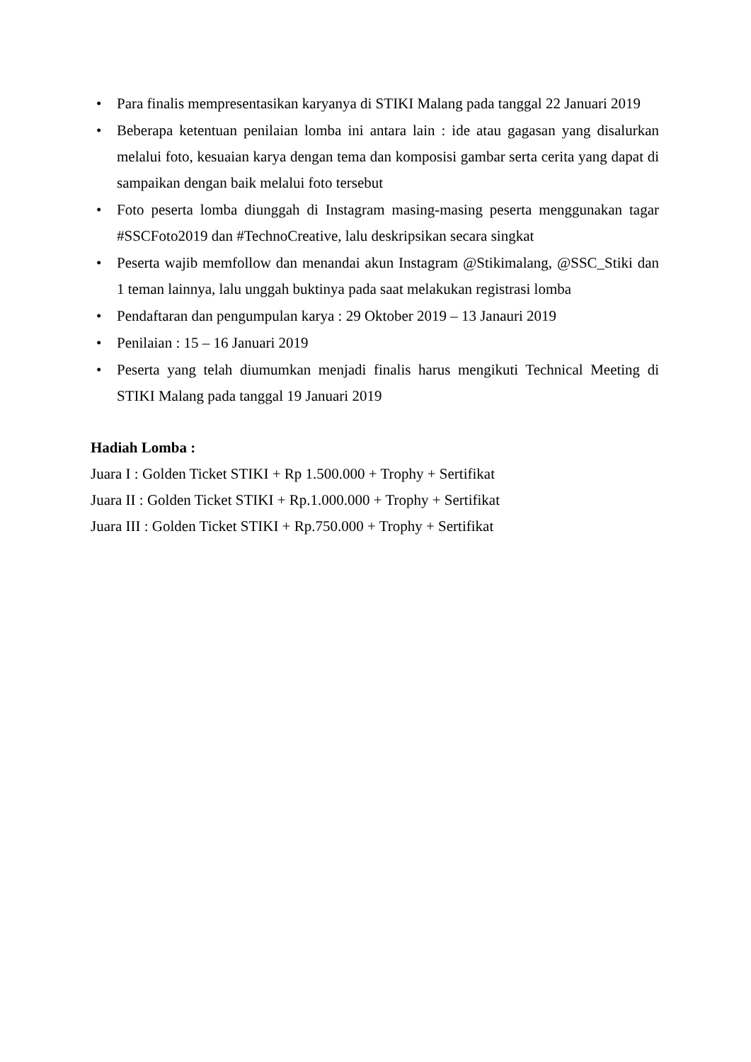• Para finalis mempresentasikan karyanya di STIKI Malang pada tanggal 22 Januari 2019
• Beberapa ketentuan penilaian lomba ini antara lain : ide atau gagasan yang disalurkan melalui foto, kesuaian karya dengan tema dan komposisi gambar serta cerita yang dapat di sampaikan dengan baik melalui foto tersebut
• Foto peserta lomba diunggah di Instagram masing-masing peserta menggunakan tagar #SSCFoto2019 dan #TechnoCreative, lalu deskripsikan secara singkat
• Peserta wajib memfollow dan menandai akun Instagram @Stikimalang, @SSC_Stiki dan 1 teman lainnya, lalu unggah buktinya pada saat melakukan registrasi lomba
• Pendaftaran dan pengumpulan karya : 29 Oktober 2019 – 13 Janauri 2019
• Penilaian : 15 – 16 Januari 2019
• Peserta yang telah diumumkan menjadi finalis harus mengikuti Technical Meeting di STIKI Malang pada tanggal 19 Januari 2019
Hadiah Lomba :
Juara I : Golden Ticket STIKI + Rp 1.500.000 + Trophy + Sertifikat
Juara II : Golden Ticket STIKI + Rp.1.000.000 + Trophy + Sertifikat
Juara III : Golden Ticket STIKI + Rp.750.000 + Trophy + Sertifikat